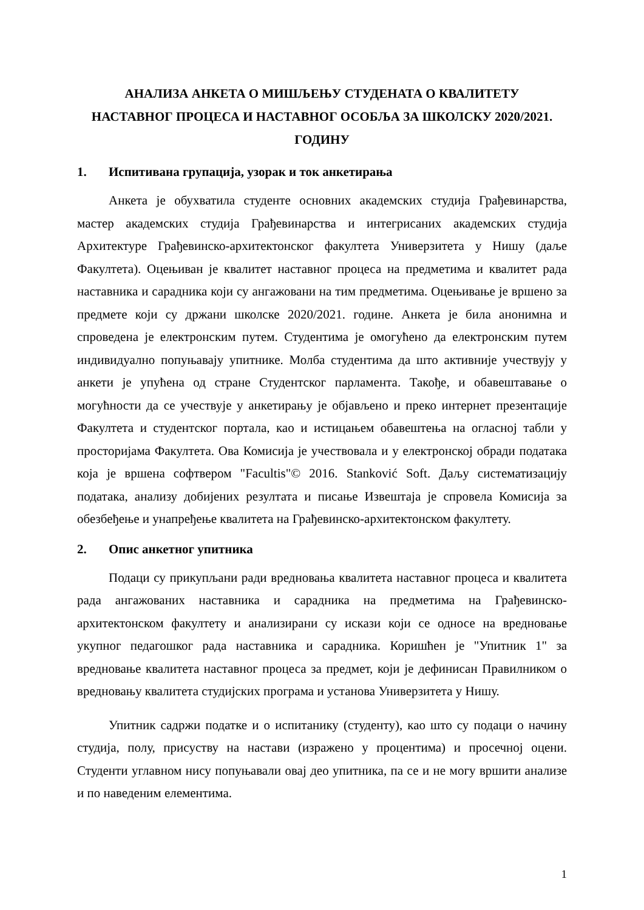АНАЛИЗА АНКЕТА О МИШЉЕЊУ СТУДЕНАТА О КВАЛИТЕТУ
НАСТАВНОГ ПРОЦЕСА И НАСТАВНОГ ОСОБЉА ЗА ШКОЛСКУ 2020/2021.
ГОДИНУ
1. Испитивана групација, узорак и ток анкетирања
Анкета је обухватила студенте основних академских студија Грађевинарства, мастер академских студија Грађевинарства и интегрисаних академских студија Архитектуре Грађевинско-архитектонског факултета Универзитета у Нишу (даље Факултета). Оцењиван је квалитет наставног процеса на предметима и квалитет рада наставника и сарадника који су ангажовани на тим предметима. Оцењивање је вршено за предмете који су држани школске 2020/2021. године. Анкета је била анонимна и спроведена је електронским путем. Студентима је омогућено да електронским путем индивидуално попуњавају упитнике. Молба студентима да што активније учествују у анкети је упућена од стране Студентског парламента. Такође, и обавештавање о могућности да се учествује у анкетирању је објављено и преко интернет презентације Факултета и студентског портала, као и истицањем обавештења на огласној табли у просторијама Факултета. Ова Комисија је учествовала и у електронској обради података која је вршена софтвером "Facultis"© 2016. Stanković Soft. Даљу систематизацију података, анализу добијених резултата и писање Извештаја је спровела Комисија за обезбеђење и унапређење квалитета на Грађевинско-архитектонском факултету.
2. Опис анкетног упитника
Подаци су прикупљани ради вредновања квалитета наставног процеса и квалитета рада ангажованих наставника и сарадника на предметима на Грађевинско-архитектонском факултету и анализирани су искази који се односе на вредновање укупног педагошког рада наставника и сарадника. Коришћен је "Упитник 1" за вредновање квалитета наставног процеса за предмет, који је дефинисан Правилником о вредновању квалитета студијских програма и установа Универзитета у Нишу.
Упитник садржи податке и о испитанику (студенту), као што су подаци о начину студија, полу, присуству на настави (изражено у процентима) и просечној оцени. Студенти углавном нису попуњавали овај део упитника, па се и не могу вршити анализе и по наведеним елементима.
1